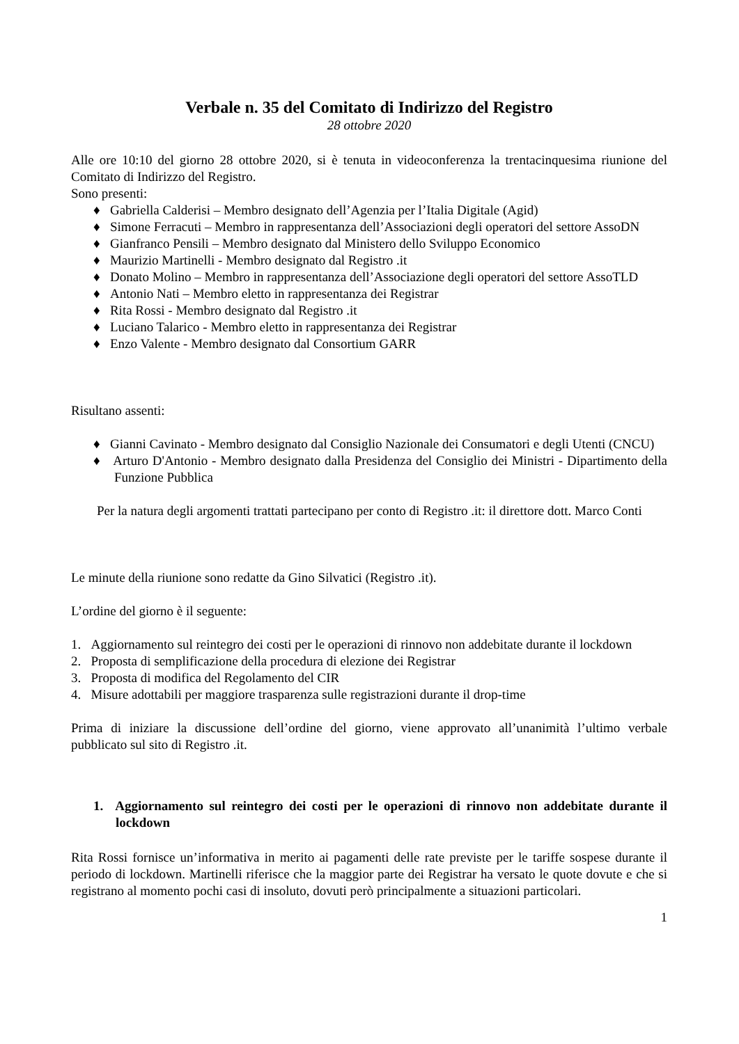Verbale n. 35 del Comitato di Indirizzo del Registro
28 ottobre 2020
Alle ore 10:10 del giorno 28 ottobre 2020, si è tenuta in videoconferenza la trentacinquesima riunione del Comitato di Indirizzo del Registro.
Sono presenti:
♦ Gabriella Calderisi – Membro designato dell’Agenzia per l’Italia Digitale (Agid)
♦ Simone Ferracuti – Membro in rappresentanza dell’Associazioni degli operatori del settore AssoDN
♦ Gianfranco Pensili – Membro designato dal Ministero dello Sviluppo Economico
♦ Maurizio Martinelli - Membro designato dal Registro .it
♦ Donato Molino – Membro in rappresentanza dell’Associazione degli operatori del settore AssoTLD
♦ Antonio Nati – Membro eletto in rappresentanza dei Registrar
♦ Rita Rossi - Membro designato dal Registro .it
♦ Luciano Talarico - Membro eletto in rappresentanza dei Registrar
♦ Enzo Valente - Membro designato dal Consortium GARR
Risultano assenti:
♦ Gianni Cavinato - Membro designato dal Consiglio Nazionale dei Consumatori e degli Utenti (CNCU)
♦ Arturo D'Antonio - Membro designato dalla Presidenza del Consiglio dei Ministri - Dipartimento della Funzione Pubblica
Per la natura degli argomenti trattati partecipano per conto di Registro .it: il direttore dott. Marco Conti
Le minute della riunione sono redatte da Gino Silvatici (Registro .it).
L’ordine del giorno è il seguente:
1. Aggiornamento sul reintegro dei costi per le operazioni di rinnovo non addebitate durante il lockdown
2. Proposta di semplificazione della procedura di elezione dei Registrar
3. Proposta di modifica del Regolamento del CIR
4. Misure adottabili per maggiore trasparenza sulle registrazioni durante il drop-time
Prima di iniziare la discussione dell’ordine del giorno, viene approvato all’unanimità l’ultimo verbale pubblicato sul sito di Registro .it.
1. Aggiornamento sul reintegro dei costi per le operazioni di rinnovo non addebitate durante il lockdown
Rita Rossi fornisce un’informativa in merito ai pagamenti delle rate previste per le tariffe sospese durante il periodo di lockdown. Martinelli riferisce che la maggior parte dei Registrar ha versato le quote dovute e che si registrano al momento pochi casi di insoluto, dovuti però principalmente a situazioni particolari.
1